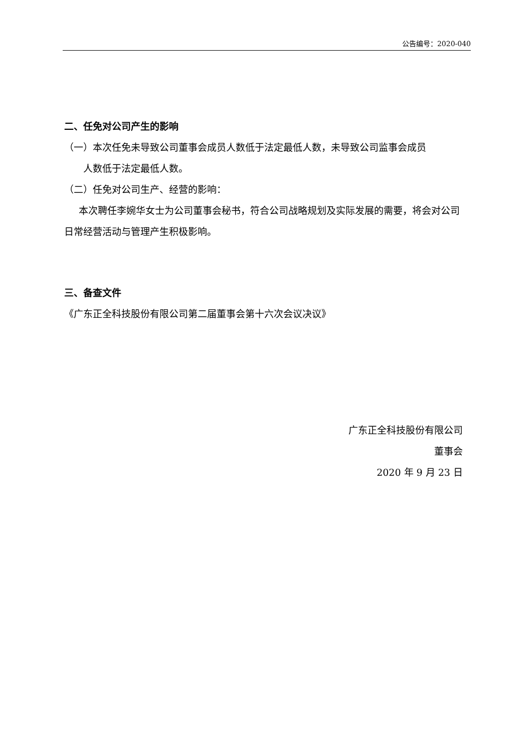公告编号：2020-040
二、任免对公司产生的影响
（一）本次任免未导致公司董事会成员人数低于法定最低人数，未导致公司监事会成员
人数低于法定最低人数。
（二）任免对公司生产、经营的影响：
  本次聘任李婉华女士为公司董事会秘书，符合公司战略规划及实际发展的需要，将会对公司日常经营活动与管理产生积极影响。
三、备查文件
《广东正全科技股份有限公司第二届董事会第十六次会议决议》
广东正全科技股份有限公司
董事会
2020 年 9 月 23 日